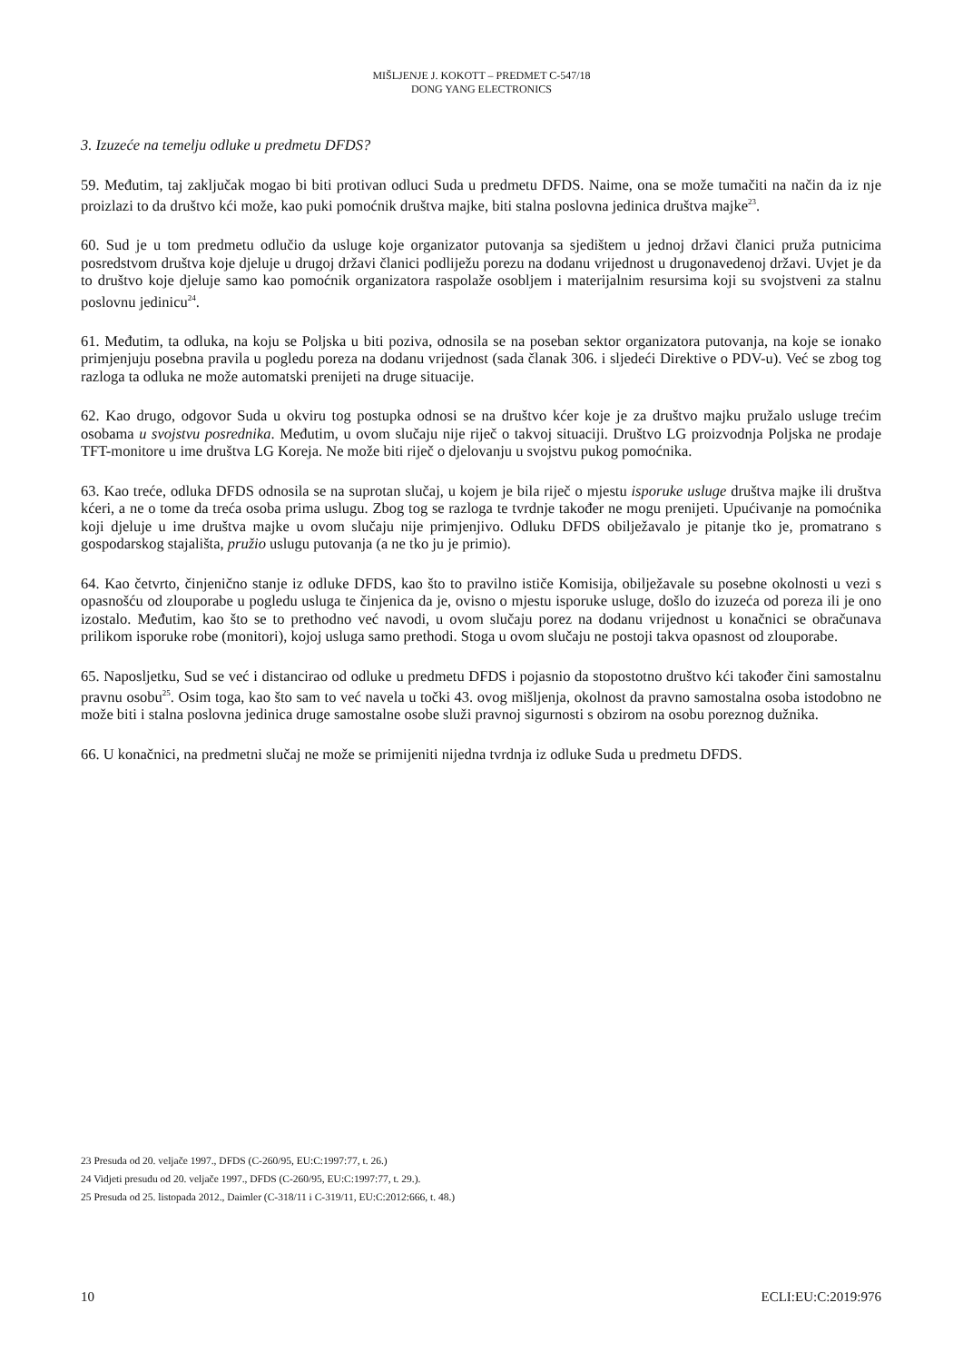MIŠLJENJE J. KOKOTT – PREDMET C-547/18
DONG YANG ELECTRONICS
3. Izuzeće na temelju odluke u predmetu DFDS?
59. Međutim, taj zaključak mogao bi biti protivan odluci Suda u predmetu DFDS. Naime, ona se može tumačiti na način da iz nje proizlazi to da društvo kći može, kao puki pomoćnik društva majke, biti stalna poslovna jedinica društva majke<sup>23</sup>.
60. Sud je u tom predmetu odlučio da usluge koje organizator putovanja sa sjedištem u jednoj državi članici pruža putnicima posredstvom društva koje djeluje u drugoj državi članici podliježu porezu na dodanu vrijednost u drugonavedenoj državi. Uvjet je da to društvo koje djeluje samo kao pomoćnik organizatora raspolaže osobljem i materijalnim resursima koji su svojstveni za stalnu poslovnu jedinicu<sup>24</sup>.
61. Međutim, ta odluka, na koju se Poljska u biti poziva, odnosila se na poseban sektor organizatora putovanja, na koje se ionako primjenjuju posebna pravila u pogledu poreza na dodanu vrijednost (sada članak 306. i sljedeći Direktive o PDV-u). Već se zbog tog razloga ta odluka ne može automatski prenijeti na druge situacije.
62. Kao drugo, odgovor Suda u okviru tog postupka odnosi se na društvo kćer koje je za društvo majku pružalo usluge trećim osobama u svojstvu posrednika. Međutim, u ovom slučaju nije riječ o takvoj situaciji. Društvo LG proizvodnja Poljska ne prodaje TFT-monitore u ime društva LG Koreja. Ne može biti riječ o djelovanju u svojstvu pukog pomoćnika.
63. Kao treće, odluka DFDS odnosila se na suprotan slučaj, u kojem je bila riječ o mjestu isporuke usluge društva majke ili društva kćeri, a ne o tome da treća osoba prima uslugu. Zbog tog se razloga te tvrdnje također ne mogu prenijeti. Upućivanje na pomoćnika koji djeluje u ime društva majke u ovom slučaju nije primjenjivo. Odluku DFDS obilježavalo je pitanje tko je, promatrano s gospodarskog stajališta, pružio uslugu putovanja (a ne tko ju je primio).
64. Kao četvrto, činjenično stanje iz odluke DFDS, kao što to pravilno ističe Komisija, obilježavale su posebne okolnosti u vezi s opasnošću od zlouporabe u pogledu usluga te činjenica da je, ovisno o mjestu isporuke usluge, došlo do izuzeća od poreza ili je ono izostalo. Međutim, kao što se to prethodno već navodi, u ovom slučaju porez na dodanu vrijednost u konačnici se obračunava prilikom isporuke robe (monitori), kojoj usluga samo prethodi. Stoga u ovom slučaju ne postoji takva opasnost od zlouporabe.
65. Naposljetku, Sud se već i distancirao od odluke u predmetu DFDS i pojasnio da stopostotno društvo kći također čini samostalnu pravnu osobu<sup>25</sup>. Osim toga, kao što sam to već navela u točki 43. ovog mišljenja, okolnost da pravno samostalna osoba istodobno ne može biti i stalna poslovna jedinica druge samostalne osobe služi pravnoj sigurnosti s obzirom na osobu poreznog dužnika.
66. U konačnici, na predmetni slučaj ne može se primijeniti nijedna tvrdnja iz odluke Suda u predmetu DFDS.
23 Presuda od 20. veljače 1997., DFDS (C-260/95, EU:C:1997:77, t. 26.)
24 Vidjeti presudu od 20. veljače 1997., DFDS (C-260/95, EU:C:1997:77, t. 29.).
25 Presuda od 25. listopada 2012., Daimler (C-318/11 i C-319/11, EU:C:2012:666, t. 48.)
10 ECLI:EU:C:2019:976